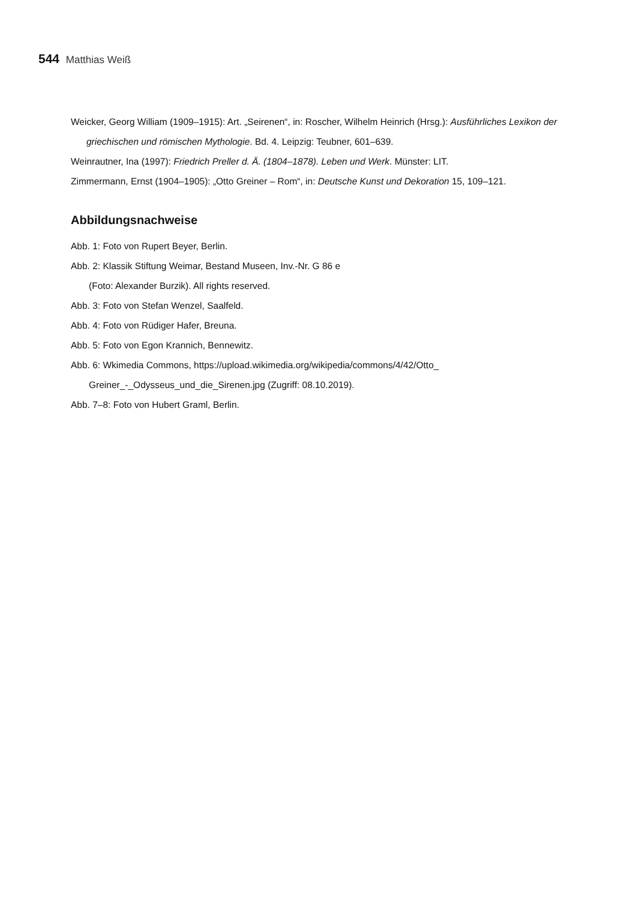544 Matthias Weiß
Weicker, Georg William (1909–1915): Art. „Seirenen“, in: Roscher, Wilhelm Heinrich (Hrsg.): Ausführliches Lexikon der griechischen und römischen Mythologie. Bd. 4. Leipzig: Teubner, 601–639.
Weinrautner, Ina (1997): Friedrich Preller d. Ä. (1804–1878). Leben und Werk. Münster: LIT.
Zimmermann, Ernst (1904–1905): „Otto Greiner – Rom“, in: Deutsche Kunst und Dekoration 15, 109–121.
Abbildungsnachweise
Abb. 1: Foto von Rupert Beyer, Berlin.
Abb. 2: Klassik Stiftung Weimar, Bestand Museen, Inv.-Nr. G 86 e
(Foto: Alexander Burzik). All rights reserved.
Abb. 3: Foto von Stefan Wenzel, Saalfeld.
Abb. 4: Foto von Rüdiger Hafer, Breuna.
Abb. 5: Foto von Egon Krannich, Bennewitz.
Abb. 6: Wkimedia Commons, https://upload.wikimedia.org/wikipedia/commons/4/42/Otto_
Greiner_-_Odysseus_und_die_Sirenen.jpg (Zugriff: 08.10.2019).
Abb. 7–8: Foto von Hubert Graml, Berlin.